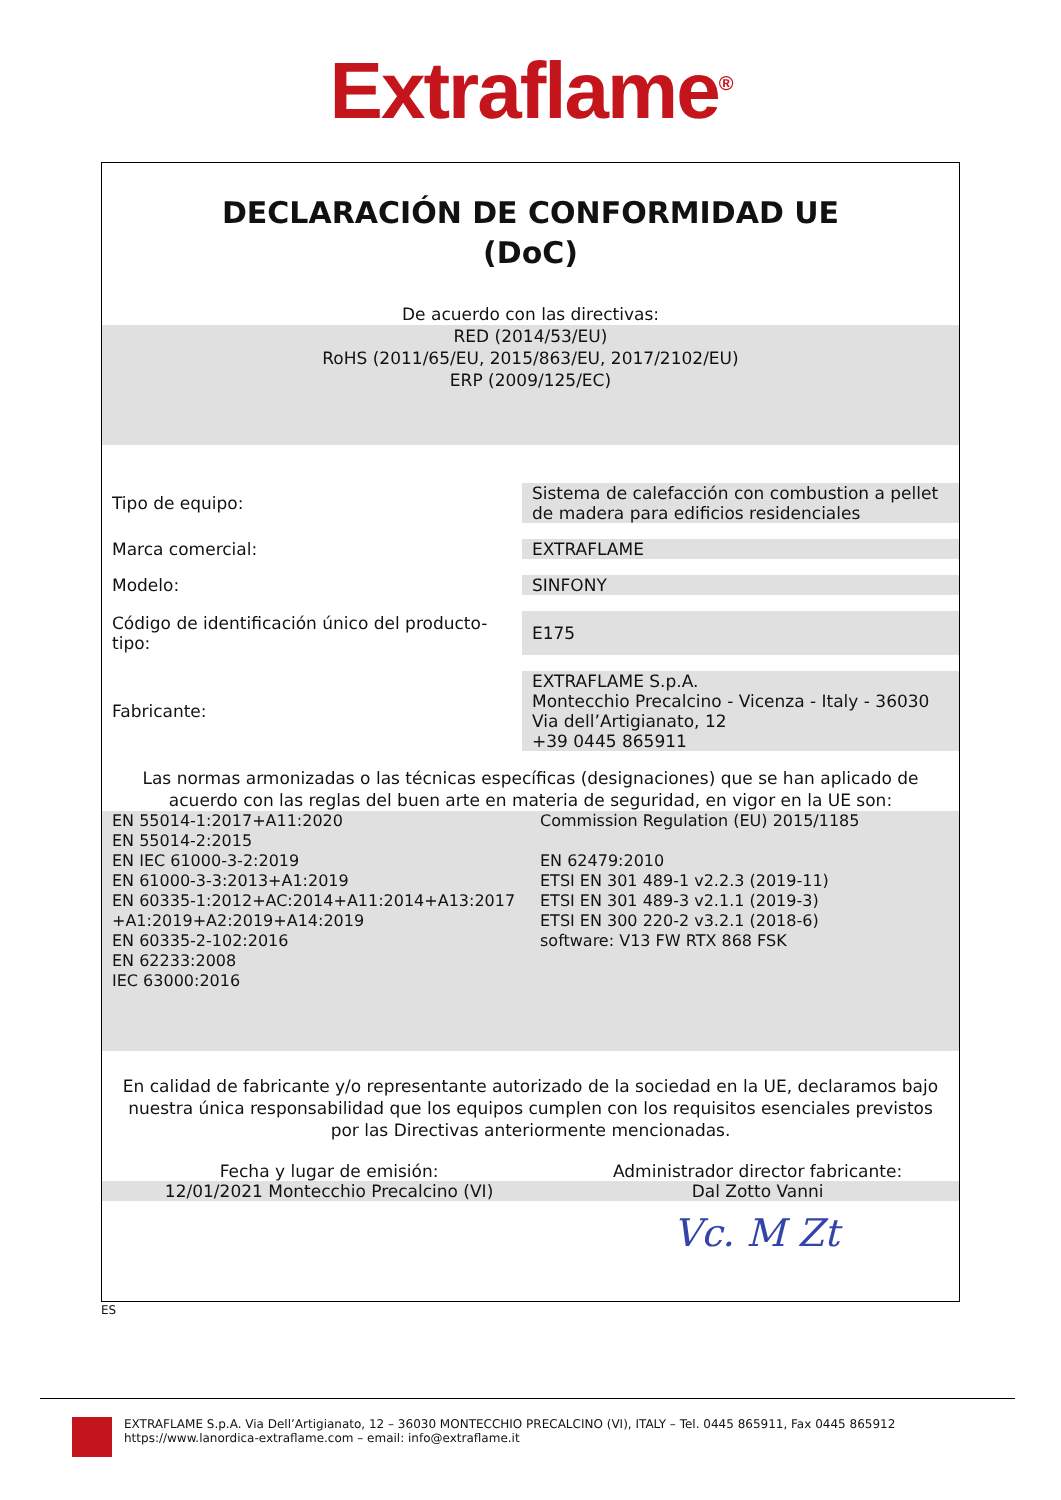Extraflame<sup>®</sup>
DECLARACIÓN DE CONFORMIDAD UE
(DoC)
De acuerdo con las directivas:
RED (2014/53/EU)
RoHS (2011/65/EU, 2015/863/EU, 2017/2102/EU)
ERP (2009/125/EC)
| Tipo de equipo: | Sistema de calefacción con combustion a pellet de madera para edificios residenciales |
| Marca comercial: | EXTRAFLAME |
| Modelo: | SINFONY |
| Código de identificación único del producto-tipo: | E175 |
| Fabricante: | EXTRAFLAME S.p.A. Montecchio Precalcino - Vicenza - Italy - 36030 Via dell’Artigianato, 12 +39 0445 865911 |
Las normas armonizadas o las técnicas específicas (designaciones) que se han aplicado de acuerdo con las reglas del buen arte en materia de seguridad, en vigor en la UE son:
| EN 55014-1:2017+A11:2020 EN 55014-2:2015 EN IEC 61000-3-2:2019 EN 61000-3-3:2013+A1:2019 EN 60335-1:2012+AC:2014+A11:2014+A13:2017 +A1:2019+A2:2019+A14:2019 EN 60335-2-102:2016 EN 62233:2008 IEC 63000:2016 | Commission Regulation (EU) 2015/1185 EN 62479:2010 ETSI EN 301 489-1 v2.2.3 (2019-11) ETSI EN 301 489-3 v2.1.1 (2019-3) ETSI EN 300 220-2 v3.2.1 (2018-6) software: V13 FW RTX 868 FSK |
En calidad de fabricante y/o representante autorizado de la sociedad en la UE, declaramos bajo nuestra única responsabilidad que los equipos cumplen con los requisitos esenciales previstos por las Directivas anteriormente mencionadas.
| Fecha y lugar de emisión: | Administrador director fabricante: |
| 12/01/2021 Montecchio Precalcino (VI) | Dal Zotto Vanni |
Vc. M Zt
ES
EXTRAFLAME S.p.A. Via Dell’Artigianato, 12 – 36030 MONTECCHIO PRECALCINO (VI), ITALY – Tel. 0445 865911, Fax 0445 865912
https://www.lanordica-extraflame.com – email: info@extraflame.it